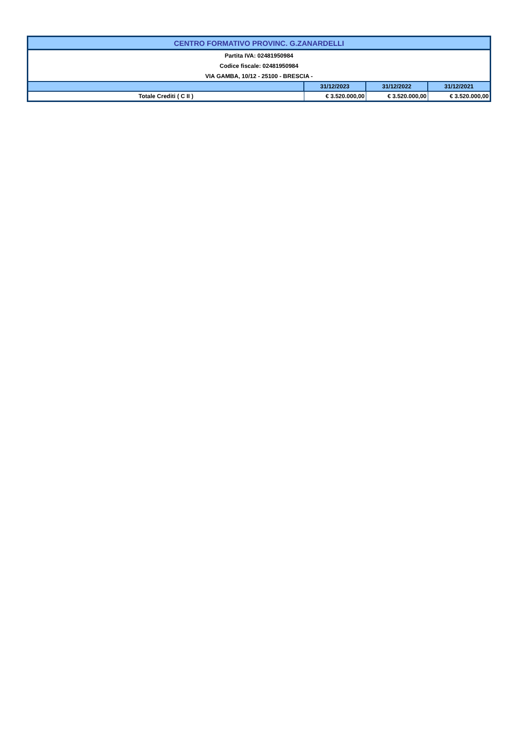| CENTRO FORMATIVO PROVINC. G.ZANARDELLI | | | |
| Partita IVA: 02481950984 | | | |
| Codice fiscale: 02481950984 | | | |
| VIA GAMBA, 10/12 - 25100 - BRESCIA - | | | |
| | 31/12/2023 | 31/12/2022 | 31/12/2021 |
| Totale Crediti ( C II ) | € 3.520.000,00 | € 3.520.000,00 | € 3.520.000,00 |